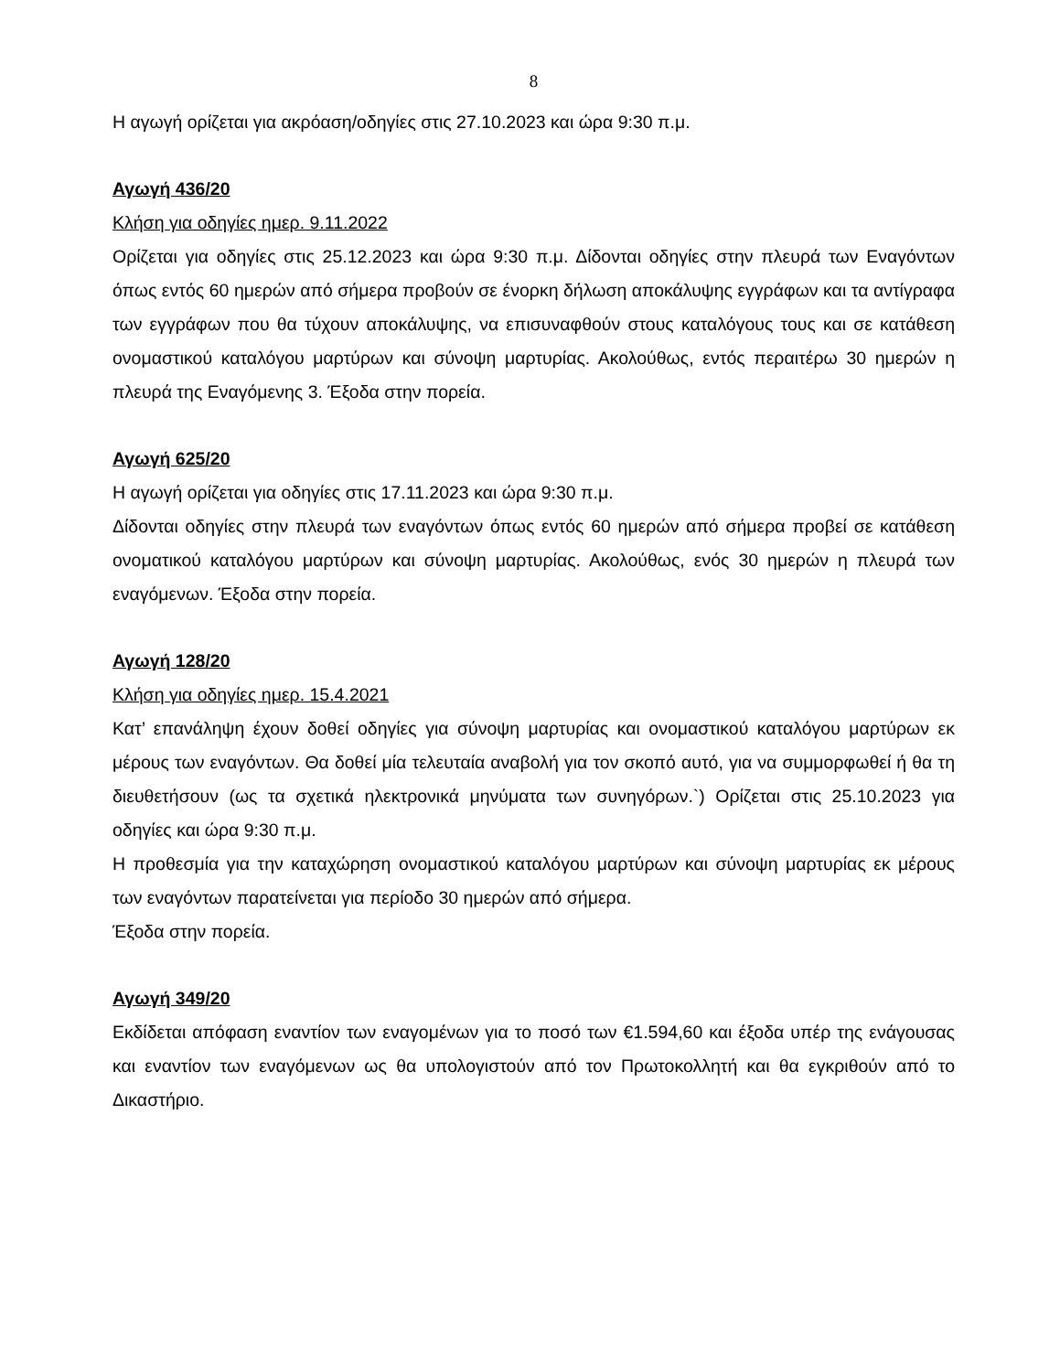8
Η αγωγή ορίζεται για ακρόαση/οδηγίες στις 27.10.2023 και ώρα 9:30 π.μ.
Αγωγή 436/20
Κλήση για οδηγίες ημερ. 9.11.2022
Ορίζεται για οδηγίες στις 25.12.2023 και ώρα 9:30 π.μ. Δίδονται οδηγίες στην πλευρά των Εναγόντων όπως εντός 60 ημερών από σήμερα προβούν σε ένορκη δήλωση αποκάλυψης εγγράφων και τα αντίγραφα των εγγράφων που θα τύχουν αποκάλυψης, να επισυναφθούν στους καταλόγους τους και σε κατάθεση ονομαστικού καταλόγου μαρτύρων και σύνοψη μαρτυρίας. Ακολούθως, εντός περαιτέρω 30 ημερών η πλευρά της Εναγόμενης 3. Έξοδα στην πορεία.
Αγωγή 625/20
Η αγωγή ορίζεται για οδηγίες στις 17.11.2023 και ώρα 9:30 π.μ.
Δίδονται οδηγίες στην πλευρά των εναγόντων όπως εντός 60 ημερών από σήμερα προβεί σε κατάθεση ονοματικού καταλόγου μαρτύρων και σύνοψη μαρτυρίας. Ακολούθως, ενός 30 ημερών η πλευρά των εναγόμενων. Έξοδα στην πορεία.
Αγωγή 128/20
Κλήση για οδηγίες ημερ. 15.4.2021
Κατ’ επανάληψη έχουν δοθεί οδηγίες για σύνοψη μαρτυρίας και ονομαστικού καταλόγου μαρτύρων εκ μέρους των εναγόντων. Θα δοθεί μία τελευταία αναβολή για τον σκοπό αυτό, για να συμμορφωθεί ή θα τη διευθετήσουν (ως τα σχετικά ηλεκτρονικά μηνύματα των συνηγόρων.`) Ορίζεται στις 25.10.2023 για οδηγίες και ώρα 9:30 π.μ.
Η προθεσμία για την καταχώρηση ονομαστικού καταλόγου μαρτύρων και σύνοψη μαρτυρίας εκ μέρους των εναγόντων παρατείνεται για περίοδο 30 ημερών από σήμερα.
Έξοδα στην πορεία.
Αγωγή 349/20
Εκδίδεται απόφαση εναντίον των εναγομένων για το ποσό των €1.594,60 και έξοδα υπέρ της ενάγουσας και εναντίον των εναγόμενων ως θα υπολογιστούν από τον Πρωτοκολλητή και θα εγκριθούν από το Δικαστήριο.